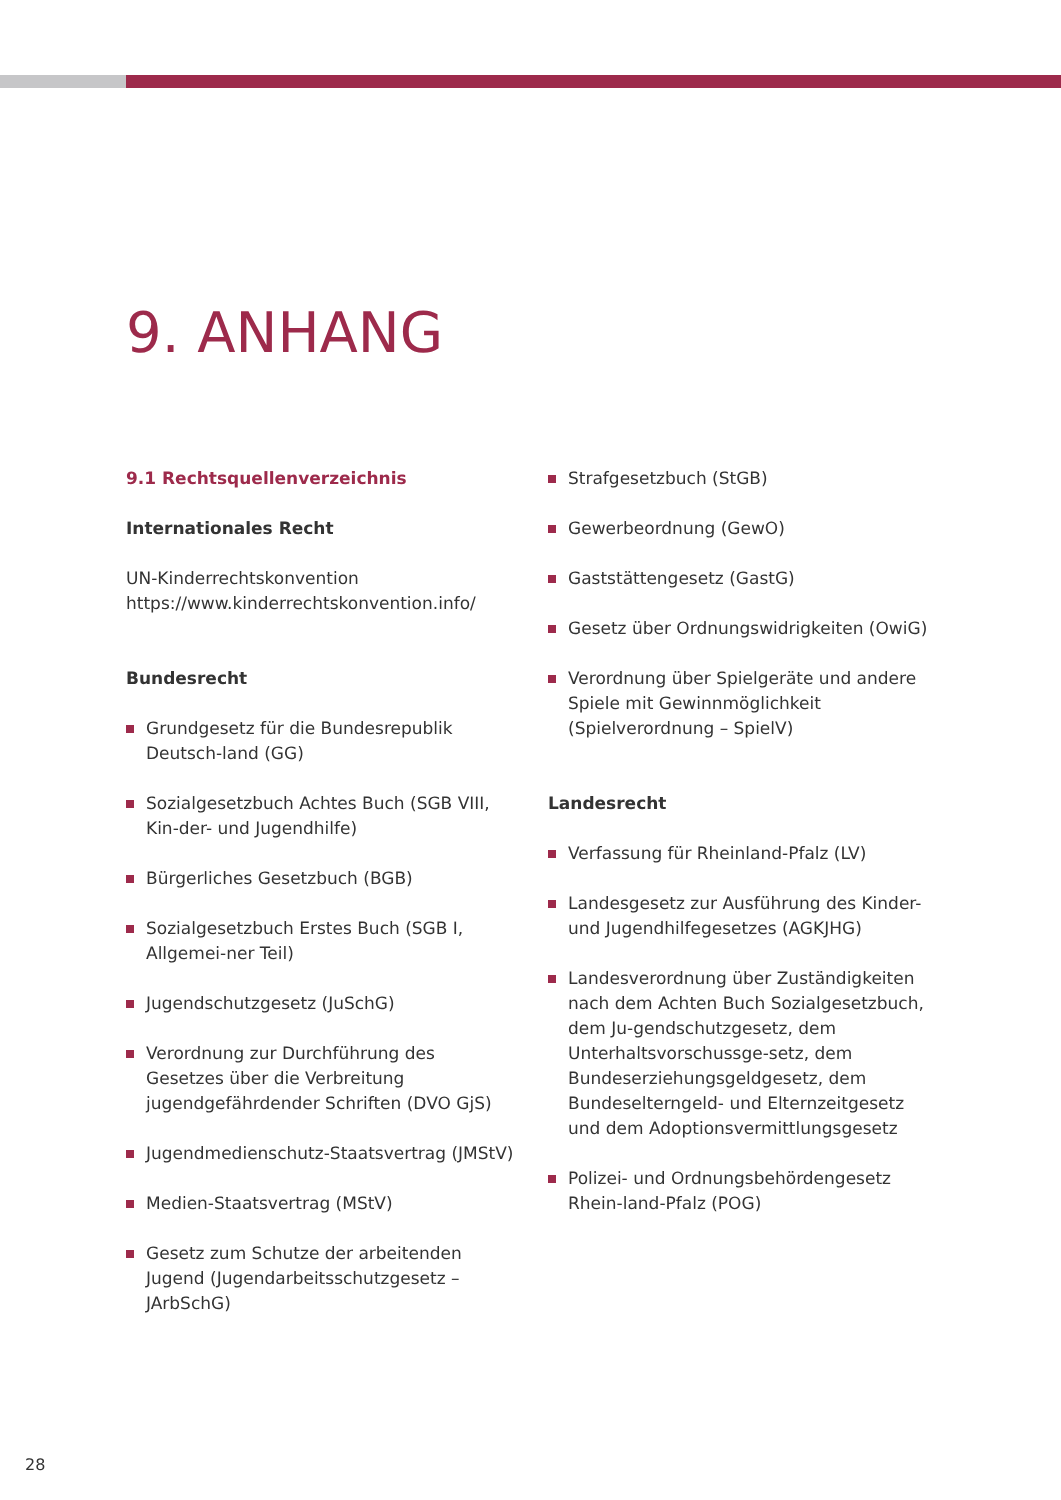9. ANHANG
9.1 Rechtsquellenverzeichnis
Internationales Recht
UN-Kinderrechtskonvention
https://www.kinderrechtskonvention.info/
Bundesrecht
Grundgesetz für die Bundesrepublik Deutsch-land (GG)
Sozialgesetzbuch Achtes Buch (SGB VIII, Kin-der- und Jugendhilfe)
Bürgerliches Gesetzbuch (BGB)
Sozialgesetzbuch Erstes Buch (SGB I, Allgemei-ner Teil)
Jugendschutzgesetz (JuSchG)
Verordnung zur Durchführung des Gesetzes über die Verbreitung jugendgefährdender Schriften (DVO GjS)
Jugendmedienschutz-Staatsvertrag (JMStV)
Medien-Staatsvertrag (MStV)
Gesetz zum Schutze der arbeitenden Jugend (Jugendarbeitsschutzgesetz – JArbSchG)
Strafgesetzbuch (StGB)
Gewerbeordnung (GewO)
Gaststättengesetz (GastG)
Gesetz über Ordnungswidrigkeiten (OwiG)
Verordnung über Spielgeräte und andere Spiele mit Gewinnmöglichkeit (Spielverordnung – SpielV)
Landesrecht
Verfassung für Rheinland-Pfalz (LV)
Landesgesetz zur Ausführung des Kinder- und Jugendhilfegesetzes (AGKJHG)
Landesverordnung über Zuständigkeiten nach dem Achten Buch Sozialgesetzbuch, dem Ju-gendschutzgesetz, dem Unterhaltsvorschussge-setz, dem Bundeserziehungsgeldgesetz, dem Bundeselterngeld- und Elternzeitgesetz und dem Adoptionsvermittlungsgesetz
Polizei- und Ordnungsbehördengesetz Rhein-land-Pfalz (POG)
28